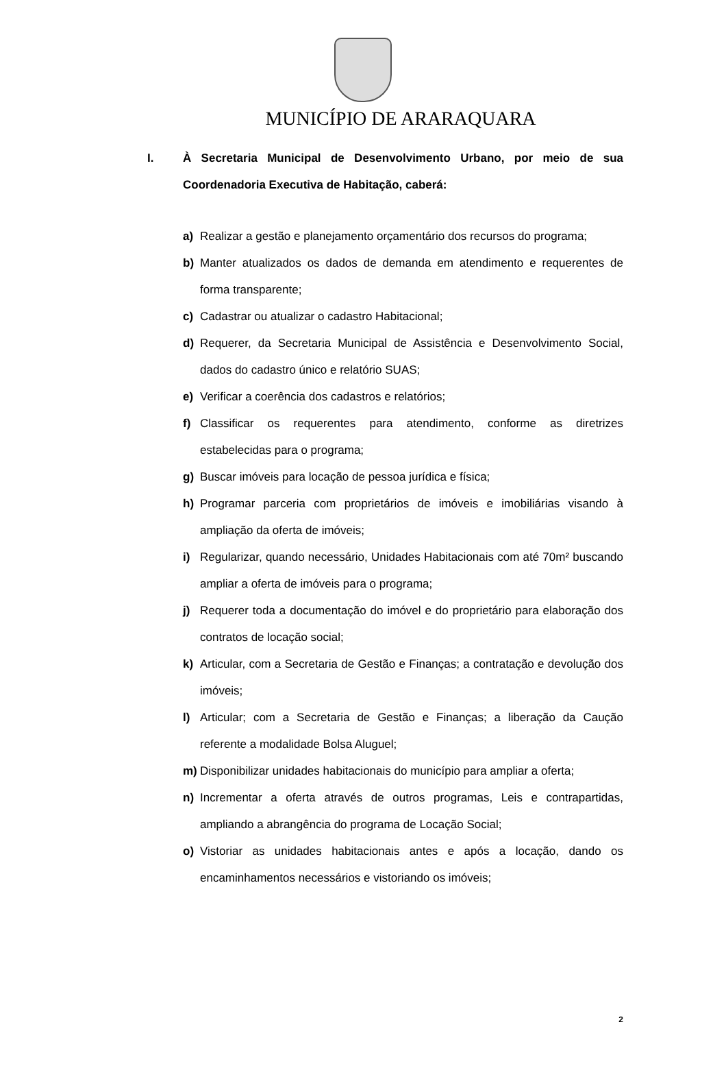MUNICÍPIO DE ARARAQUARA
I. À Secretaria Municipal de Desenvolvimento Urbano, por meio de sua Coordenadoria Executiva de Habitação, caberá:
a) Realizar a gestão e planejamento orçamentário dos recursos do programa;
b) Manter atualizados os dados de demanda em atendimento e requerentes de forma transparente;
c) Cadastrar ou atualizar o cadastro Habitacional;
d) Requerer, da Secretaria Municipal de Assistência e Desenvolvimento Social, dados do cadastro único e relatório SUAS;
e) Verificar a coerência dos cadastros e relatórios;
f) Classificar os requerentes para atendimento, conforme as diretrizes estabelecidas para o programa;
g) Buscar imóveis para locação de pessoa jurídica e física;
h) Programar parceria com proprietários de imóveis e imobiliárias visando à ampliação da oferta de imóveis;
i) Regularizar, quando necessário, Unidades Habitacionais com até 70m² buscando ampliar a oferta de imóveis para o programa;
j) Requerer toda a documentação do imóvel e do proprietário para elaboração dos contratos de locação social;
k) Articular, com a Secretaria de Gestão e Finanças; a contratação e devolução dos imóveis;
l) Articular; com a Secretaria de Gestão e Finanças; a liberação da Caução referente a modalidade Bolsa Aluguel;
m) Disponibilizar unidades habitacionais do município para ampliar a oferta;
n) Incrementar a oferta através de outros programas, Leis e contrapartidas, ampliando a abrangência do programa de Locação Social;
o) Vistoriar as unidades habitacionais antes e após a locação, dando os encaminhamentos necessários e vistoriando os imóveis;
2